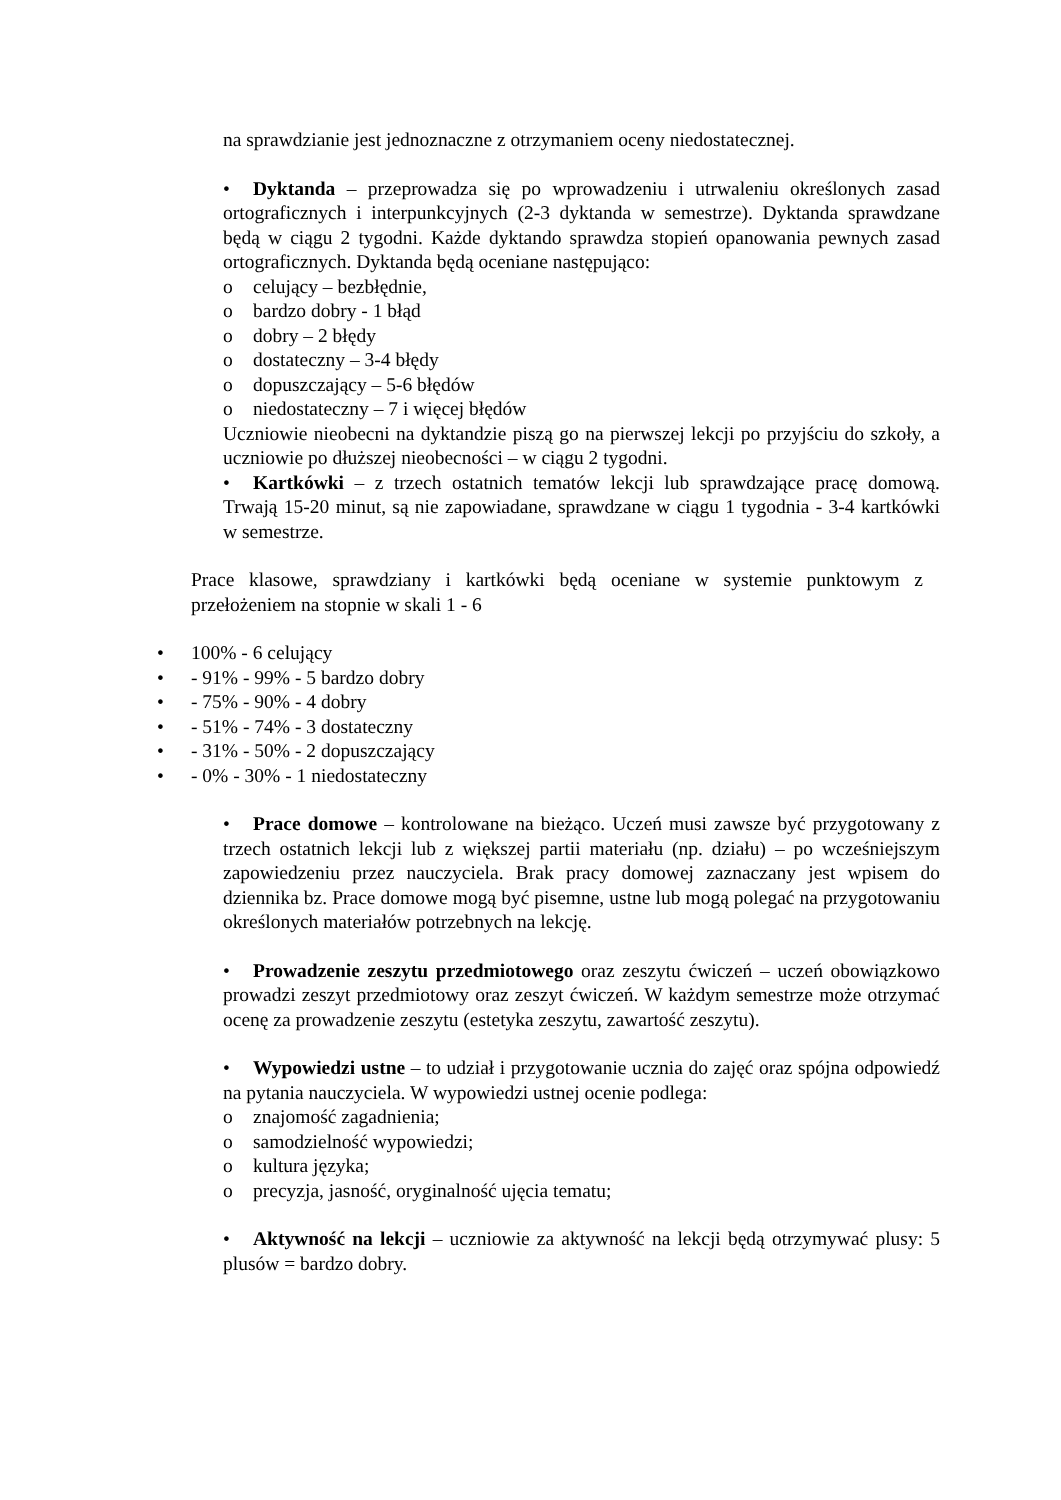na sprawdzianie jest jednoznaczne z otrzymaniem oceny niedostatecznej.
• Dyktanda – przeprowadza się po wprowadzeniu i utrwaleniu określonych zasad ortograficznych i interpunkcyjnych (2-3 dyktanda w semestrze). Dyktanda sprawdzane będą w ciągu 2 tygodni. Każde dyktando sprawdza stopień opanowania pewnych zasad ortograficznych. Dyktanda będą oceniane następująco:
o celujący – bezbłędnie,
o bardzo dobry - 1 błąd
o dobry – 2 błędy
o dostateczny – 3-4 błędy
o dopuszczający – 5-6 błędów
o niedostateczny – 7 i więcej błędów
Uczniowie nieobecni na dyktandzie piszą go na pierwszej lekcji po przyjściu do szkoły, a uczniowie po dłuższej nieobecności – w ciągu 2 tygodni.
• Kartkówki – z trzech ostatnich tematów lekcji lub sprawdzające pracę domową. Trwają 15-20 minut, są nie zapowiadane, sprawdzane w ciągu 1 tygodnia - 3-4 kartkówki w semestrze.
Prace klasowe, sprawdziany i kartkówki będą oceniane w systemie punktowym z przełożeniem na stopnie w skali 1 - 6
• 100% - 6 celujący
• - 91% - 99% - 5 bardzo dobry
• - 75% - 90% - 4 dobry
• - 51% - 74% - 3 dostateczny
• - 31% - 50% - 2 dopuszczający
• - 0% - 30% - 1 niedostateczny
• Prace domowe – kontrolowane na bieżąco. Uczeń musi zawsze być przygotowany z trzech ostatnich lekcji lub z większej partii materiału (np. działu) – po wcześniejszym zapowiedzeniu przez nauczyciela. Brak pracy domowej zaznaczany jest wpisem do dziennika bz. Prace domowe mogą być pisemne, ustne lub mogą polegać na przygotowaniu określonych materiałów potrzebnych na lekcję.
• Prowadzenie zeszytu przedmiotowego oraz zeszytu ćwiczeń – uczeń obowiązkowo prowadzi zeszyt przedmiotowy oraz zeszyt ćwiczeń. W każdym semestrze może otrzymać ocenę za prowadzenie zeszytu (estetyka zeszytu, zawartość zeszytu).
• Wypowiedzi ustne – to udział i przygotowanie ucznia do zajęć oraz spójna odpowiedź na pytania nauczyciela. W wypowiedzi ustnej ocenie podlega:
o znajomość zagadnienia;
o samodzielność wypowiedzi;
o kultura języka;
o precyzja, jasność, oryginalność ujęcia tematu;
• Aktywność na lekcji – uczniowie za aktywność na lekcji będą otrzymywać plusy: 5 plusów = bardzo dobry.